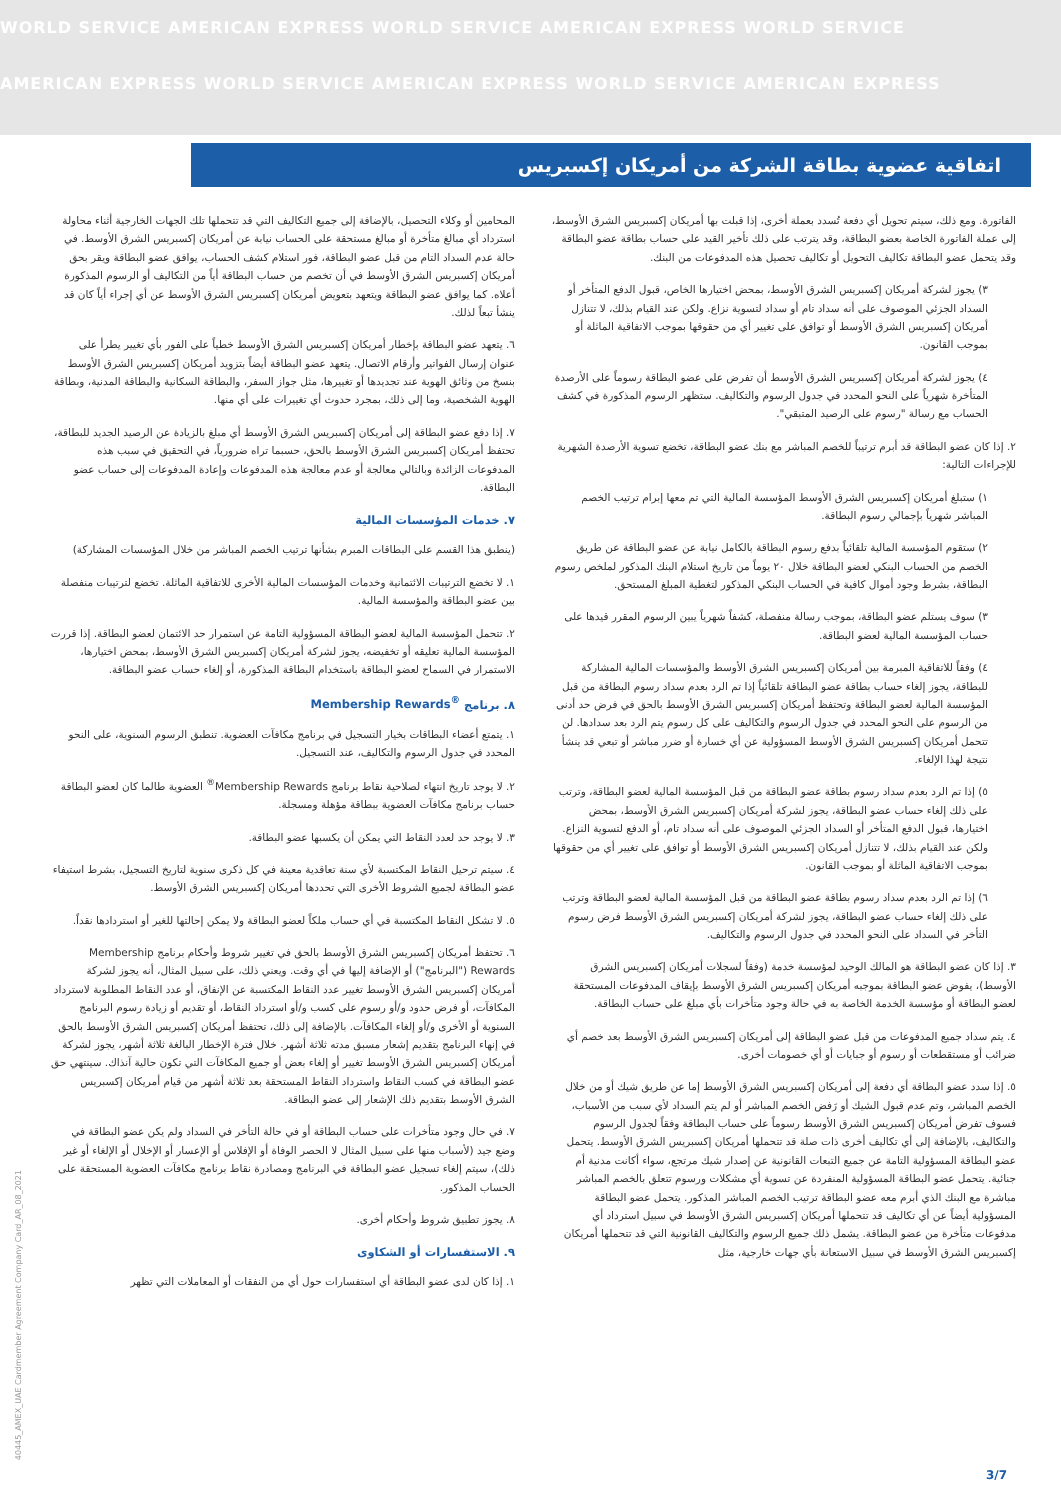WORLD SERVICE AMERICAN EXPRESS WORLD SERVICE AMERICAN EXPRESS WORLD SERVICE
AMERICAN EXPRESS WORLD SERVICE AMERICAN EXPRESS WORLD SERVICE AMERICAN EXPRESS
اتفاقية عضوية بطاقة الشركة من أمريكان إكسبريس
الفاتورة. ومع ذلك، سيتم تحويل أي دفعة تُسدد بعملة أخرى، إذا قبلت بها أمريكان إكسبريس الشرق الأوسط، إلى عملة الفاتورة الخاصة بعضو البطاقة، وقد يترتب على ذلك تأخير القيد على حساب بطاقة عضو البطاقة وقد يتحمل عضو البطاقة تكاليف التحويل أو تكاليف تحصيل هذه المدفوعات من البنك.
٣) يجوز لشركة أمريكان إكسبريس الشرق الأوسط، بمحض اختيارها الخاص، قبول الدفع المتأخر أو السداد الجزئي الموصوف على أنه سداد تام أو سداد لتسوية نزاع. ولكن عند القيام بذلك، لا تتنازل أمريكان إكسبريس الشرق الأوسط أو توافق على تغيير أي من حقوقها بموجب الاتفاقية الماثلة أو بموجب القانون.
٤) يجوز لشركة أمريكان إكسبريس الشرق الأوسط أن تفرض على عضو البطاقة رسوماً على الأرصدة المتأخرة شهرياً على النحو المحدد في جدول الرسوم والتكاليف. ستظهر الرسوم المذكورة في كشف الحساب مع رسالة "رسوم على الرصيد المتبقي".
٢. إذا كان عضو البطاقة قد أبرم ترتيباً للخصم المباشر مع بنك عضو البطاقة، تخضع تسوية الأرصدة الشهرية للإجراءات التالية:
١) ستبلغ أمريكان إكسبريس الشرق الأوسط المؤسسة المالية التي تم معها إبرام ترتيب الخصم المباشر شهرياً بإجمالي رسوم البطاقة.
٢) ستقوم المؤسسة المالية تلقائياً بدفع رسوم البطاقة بالكامل نيابة عن عضو البطاقة عن طريق الخصم من الحساب البنكي لعضو البطاقة خلال ٢٠ يوماً من تاريخ استلام البنك المذكور لملخص رسوم البطاقة، بشرط وجود أموال كافية في الحساب البنكي المذكور لتغطية المبلغ المستحق.
٣) سوف يستلم عضو البطاقة، بموجب رسالة منفصلة، كشفاً شهرياً يبين الرسوم المقرر قيدها على حساب المؤسسة المالية لعضو البطاقة.
٤) وفقاً للاتفاقية المبرمة بين أمريكان إكسبريس الشرق الأوسط والمؤسسات المالية المشاركة للبطاقة، يجوز إلغاء حساب بطاقة عضو البطاقة تلقائياً إذا تم الرد بعدم سداد رسوم البطاقة من قبل المؤسسة المالية لعضو البطاقة وتحتفظ أمريكان إكسبريس الشرق الأوسط بالحق في فرض حد أدنى من الرسوم على النحو المحدد في جدول الرسوم والتكاليف على كل رسوم يتم الرد بعد سدادها. لن تتحمل أمريكان إكسبريس الشرق الأوسط المسؤولية عن أي خسارة أو ضرر مباشر أو تبعي قد ينشأ نتيجة لهذا الإلغاء.
٥) إذا تم الرد بعدم سداد رسوم بطاقة عضو البطاقة من قبل المؤسسة المالية لعضو البطاقة، وترتب على ذلك إلغاء حساب عضو البطاقة، يجوز لشركة أمريكان إكسبريس الشرق الأوسط، بمحض اختيارها، قبول الدفع المتأخر أو السداد الجزئي الموصوف على أنه سداد تام، أو الدفع لتسوية النزاع. ولكن عند القيام بذلك، لا تتنازل أمريكان إكسبريس الشرق الأوسط أو توافق على تغيير أي من حقوقها بموجب الاتفاقية الماثلة أو بموجب القانون.
٦) إذا تم الرد بعدم سداد رسوم بطاقة عضو البطاقة من قبل المؤسسة المالية لعضو البطاقة وترتب على ذلك إلغاء حساب عضو البطاقة، يجوز لشركة أمريكان إكسبريس الشرق الأوسط فرض رسوم التأخر في السداد على النحو المحدد في جدول الرسوم والتكاليف.
٣. إذا كان عضو البطاقة هو المالك الوحيد لمؤسسة خدمة (وفقاً لسجلات أمريكان إكسبريس الشرق الأوسط)، يفوض عضو البطاقة بموجبه أمريكان إكسبريس الشرق الأوسط بإيقاف المدفوعات المستحقة لعضو البطاقة أو مؤسسة الخدمة الخاصة به في حالة وجود متأخرات بأي مبلغ على حساب البطاقة.
٤. يتم سداد جميع المدفوعات من قبل عضو البطاقة إلى أمريكان إكسبريس الشرق الأوسط بعد خصم أي ضرائب أو مستقطعات أو رسوم أو جبايات أو أي خصومات أخرى.
٥. إذا سدد عضو البطاقة أي دفعة إلى أمريكان إكسبريس الشرق الأوسط إما عن طريق شيك أو من خلال الخصم المباشر، وتم عدم قبول الشيك أو رَفض الخصم المباشر أو لم يتم السداد لأي سبب من الأسباب، فسوف تفرض أمريكان إكسبريس الشرق الأوسط رسوماً على حساب البطاقة وفقاً لجدول الرسوم والتكاليف، بالإضافة إلى أي تكاليف أخرى ذات صلة قد تتحملها أمريكان إكسبريس الشرق الأوسط. يتحمل عضو البطاقة المسؤولية التامة عن جميع التبعات القانونية عن إصدار شيك مرتجع، سواء أكانت مدنية أم جنائية. يتحمل عضو البطاقة المسؤولية المنفردة عن تسوية أي مشكلات ورسوم تتعلق بالخصم المباشر مباشرة مع البنك الذي أبرم معه عضو البطاقة ترتيب الخصم المباشر المذكور. يتحمل عضو البطاقة المسؤولية أيضاً عن أي تكاليف قد تتحملها أمريكان إكسبريس الشرق الأوسط في سبيل استرداد أي مدفوعات متأخرة من عضو البطاقة. يشمل ذلك جميع الرسوم والتكاليف القانونية التي قد تتحملها أمريكان إكسبريس الشرق الأوسط في سبيل الاستعانة بأي جهات خارجية، مثل
المحامين أو وكلاء التحصيل، بالإضافة إلى جميع التكاليف التي قد تتحملها تلك الجهات الخارجية أثناء محاولة استرداد أي مبالغ متأخرة أو مبالغ مستحقة على الحساب نيابة عن أمريكان إكسبريس الشرق الأوسط. في حالة عدم السداد التام من قبل عضو البطاقة، فور استلام كشف الحساب، يوافق عضو البطاقة ويقر بحق أمريكان إكسبريس الشرق الأوسط في أن تخصم من حساب البطاقة أياً من التكاليف أو الرسوم المذكورة أعلاه. كما يوافق عضو البطاقة ويتعهد بتعويض أمريكان إكسبريس الشرق الأوسط عن أي إجراء أياً كان قد ينشأ تبعاً لذلك.
٦. يتعهد عضو البطاقة بإخطار أمريكان إكسبريس الشرق الأوسط خطياً على الفور بأي تغيير يطرأ على عنوان إرسال الفواتير وأرقام الاتصال. يتعهد عضو البطاقة أيضاً بتزويد أمريكان إكسبريس الشرق الأوسط بنسخ من وثائق الهوية عند تجديدها أو تغييرها، مثل جواز السفر، والبطاقة السكانية والبطاقة المدنية، وبطاقة الهوية الشخصية، وما إلى ذلك، بمجرد حدوث أي تغييرات على أي منها.
٧. إذا دفع عضو البطاقة إلى أمريكان إكسبريس الشرق الأوسط أي مبلغ بالزيادة عن الرصيد الجديد للبطاقة، تحتفظ أمريكان إكسبريس الشرق الأوسط بالحق، حسبما تراه ضرورياً، في التحقيق في سبب هذه المدفوعات الزائدة وبالتالي معالجة أو عدم معالجة هذه المدفوعات وإعادة المدفوعات إلى حساب عضو البطاقة.
٧. خدمات المؤسسات المالية
(ينطبق هذا القسم على البطاقات المبرم بشأنها ترتيب الخصم المباشر من خلال المؤسسات المشاركة)
١. لا تخضع الترتيبات الائتمانية وخدمات المؤسسات المالية الأخرى للاتفاقية الماثلة. تخضع لترتيبات منفصلة بين عضو البطاقة والمؤسسة المالية.
٢. تتحمل المؤسسة المالية لعضو البطاقة المسؤولية التامة عن استمرار حد الائتمان لعضو البطاقة. إذا قررت المؤسسة المالية تعليقه أو تخفيضه، يجوز لشركة أمريكان إكسبريس الشرق الأوسط، بمحض اختيارها، الاستمرار في السماح لعضو البطاقة باستخدام البطاقة المذكورة، أو إلغاء حساب عضو البطاقة.
٨. برنامج Membership Rewards<sup>®</sup>
١. يتمتع أعضاء البطاقات بخيار التسجيل في برنامج مكافآت العضوية. تنطبق الرسوم السنوية، على النحو المحدد في جدول الرسوم والتكاليف، عند التسجيل.
٢. لا يوجد تاريخ انتهاء لصلاحية نقاط برنامج Membership Rewards<sup>®</sup> العضوية طالما كان لعضو البطاقة حساب برنامج مكافآت العضوية ببطاقة مؤهلة ومسجلة.
٣. لا يوجد حد لعدد النقاط التي يمكن أن يكسبها عضو البطاقة.
٤. سيتم ترحيل النقاط المكتسبة لأي سنة تعاقدية معينة في كل ذكرى سنوية لتاريخ التسجيل، بشرط استيفاء عضو البطاقة لجميع الشروط الأخرى التي تحددها أمريكان إكسبريس الشرق الأوسط.
٥. لا تشكل النقاط المكتسبة في أي حساب ملكاً لعضو البطاقة ولا يمكن إحالتها للغير أو استردادها نقداً.
٦. تحتفظ أمريكان إكسبريس الشرق الأوسط بالحق في تغيير شروط وأحكام برنامج Membership Rewards ("البرنامج") أو الإضافة إليها في أي وقت. ويعني ذلك، على سبيل المثال، أنه يجوز لشركة أمريكان إكسبريس الشرق الأوسط تغيير عدد النقاط المكتسبة عن الإنفاق، أو عدد النقاط المطلوبة لاسترداد المكافآت، أو فرض حدود و/أو رسوم على كسب و/أو استرداد النقاط، أو تقديم أو زيادة رسوم البرنامج السنوية أو الأخرى و/أو إلغاء المكافآت. بالإضافة إلى ذلك، تحتفظ أمريكان إكسبريس الشرق الأوسط بالحق في إنهاء البرنامج بتقديم إشعار مسبق مدته ثلاثة أشهر. خلال فترة الإخطار البالغة ثلاثة أشهر، يجوز لشركة أمريكان إكسبريس الشرق الأوسط تغيير أو إلغاء بعض أو جميع المكافآت التي تكون حالية آنذاك. سينتهي حق عضو البطاقة في كسب النقاط واسترداد النقاط المستحقة بعد ثلاثة أشهر من قيام أمريكان إكسبريس الشرق الأوسط بتقديم ذلك الإشعار إلى عضو البطاقة.
٧. في حال وجود متأخرات على حساب البطاقة أو في حالة التأخر في السداد ولم يكن عضو البطاقة في وضع جيد (لأسباب منها على سبيل المثال لا الحصر الوفاة أو الإفلاس أو الإعسار أو الإخلال أو الإلغاء أو غير ذلك)، سيتم إلغاء تسجيل عضو البطاقة في البرنامج ومصادرة نقاط برنامج مكافآت العضوية المستحقة على الحساب المذكور.
٨. يجوز تطبيق شروط وأحكام أخرى.
٩. الاستفسارات أو الشكاوى
١. إذا كان لدى عضو البطاقة أي استفسارات حول أي من النفقات أو المعاملات التي تظهر
40445_AMEX_UAE Cardmember Agreement Company Card_AR_08_2021
3/7